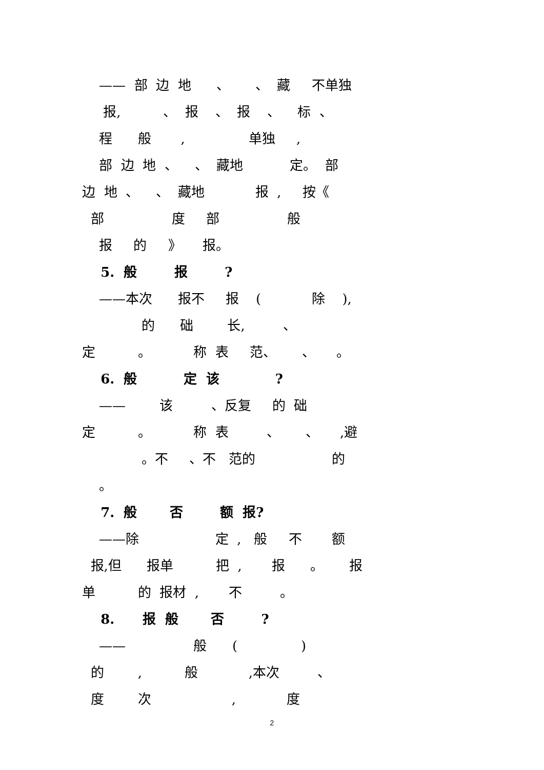—— 部 边 地 、 、 藏 不单独
报, 、 报 、 报 、 标 、
程 般 , 单独 ,
部 边 地 、 、 藏地 定。 部
边 地 、 、 藏地 报 , 按《
部 度 部 般
报 的 》 报。
5. 般 报 ?
——本次 报不 报 ( 除 ),
的 础 长, 、
定 。 称 表 范、 、 。
6. 般 定 该 ?
—— 该 、反复 的 础
定 。 称 表 、 、 ,避
。不 、不 范的 的
。
7. 般 否 额 报?
——除 定 , 般 不 额
报,但 报单 把 , 报 。 报
单 的 报材 , 不 。
8. 报 般 否 ?
—— 般 ( )
的 , 般 ,本次 、
度 次 , 度
2